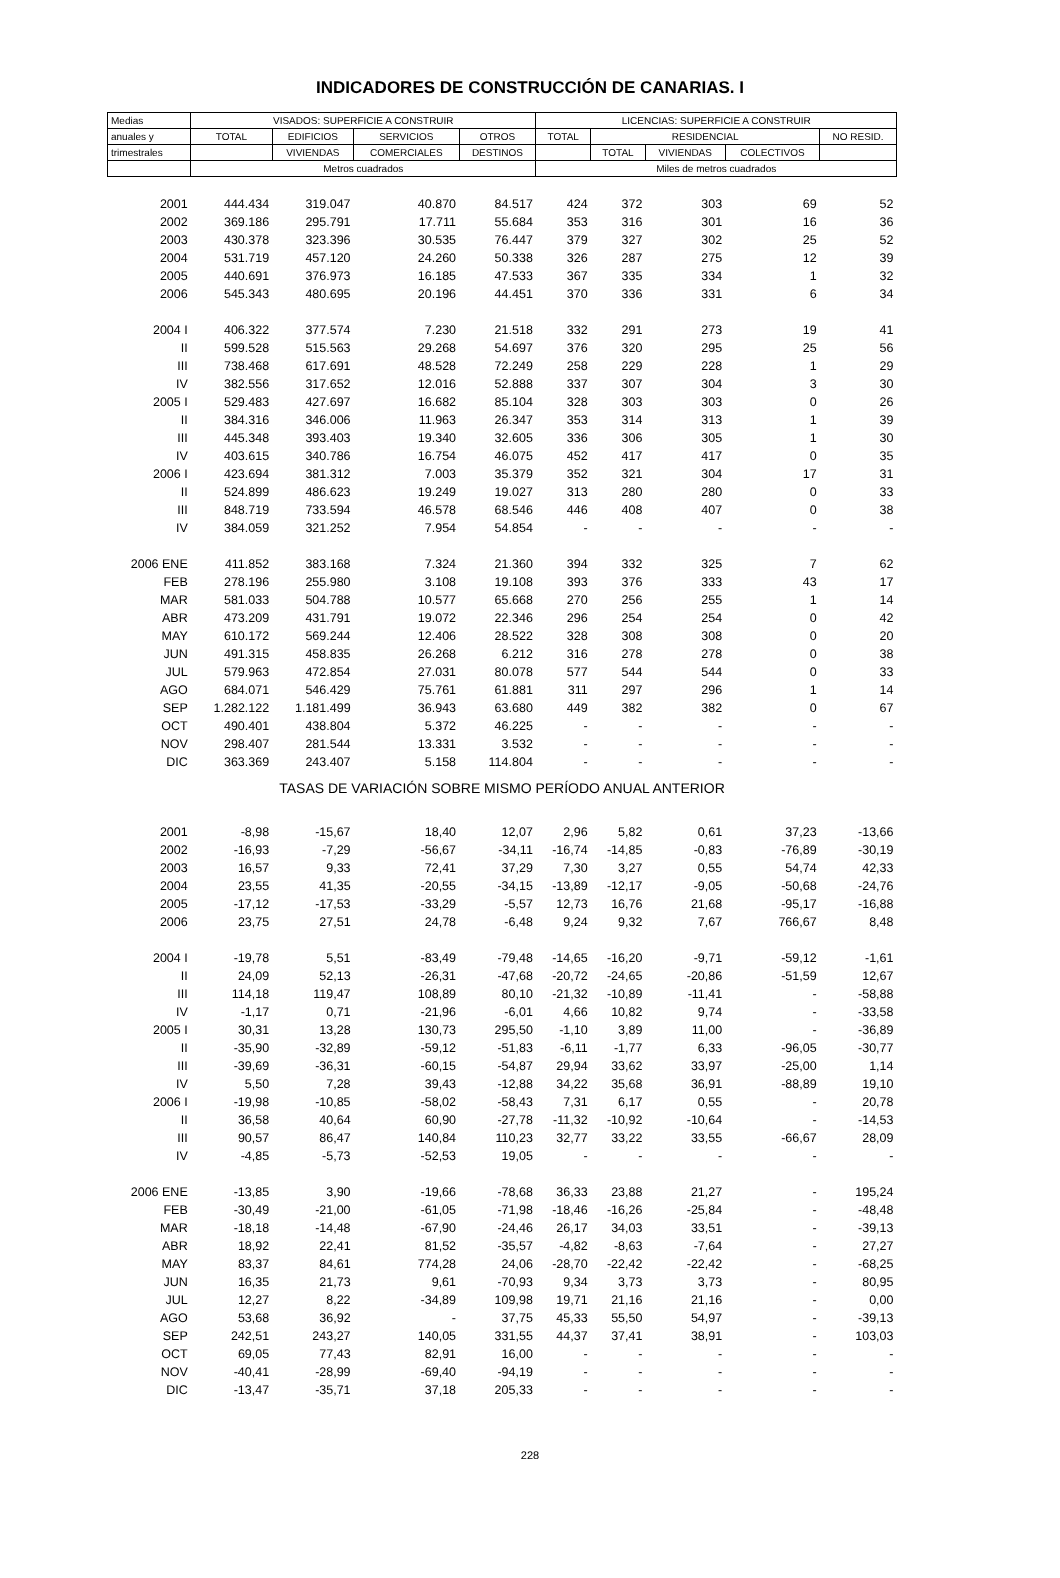INDICADORES DE CONSTRUCCIÓN DE CANARIAS. I
| Medias | VISADOS: SUPERFICIE A CONSTRUIR | | | | LICENCIAS: SUPERFICIE A CONSTRUIR | | | | |
| --- | --- | --- | --- | --- | --- | --- | --- | --- | --- |
| anuales y | TOTAL | EDIFICIOS | SERVICIOS | OTROS | TOTAL | RESIDENCIAL | | | NO RESID. |
| trimestrales | | VIVIENDAS | COMERCIALES | DESTINOS | | TOTAL | VIVIENDAS | COLECTIVOS | |
| | Metros cuadrados | | | | Miles de metros cuadrados | | | | |
| 2001 | 444.434 | 319.047 | 40.870 | 84.517 | 424 | 372 | 303 | 69 | 52 |
| 2002 | 369.186 | 295.791 | 17.711 | 55.684 | 353 | 316 | 301 | 16 | 36 |
| 2003 | 430.378 | 323.396 | 30.535 | 76.447 | 379 | 327 | 302 | 25 | 52 |
| 2004 | 531.719 | 457.120 | 24.260 | 50.338 | 326 | 287 | 275 | 12 | 39 |
| 2005 | 440.691 | 376.973 | 16.185 | 47.533 | 367 | 335 | 334 | 1 | 32 |
| 2006 | 545.343 | 480.695 | 20.196 | 44.451 | 370 | 336 | 331 | 6 | 34 |
| 2004 I | 406.322 | 377.574 | 7.230 | 21.518 | 332 | 291 | 273 | 19 | 41 |
| II | 599.528 | 515.563 | 29.268 | 54.697 | 376 | 320 | 295 | 25 | 56 |
| III | 738.468 | 617.691 | 48.528 | 72.249 | 258 | 229 | 228 | 1 | 29 |
| IV | 382.556 | 317.652 | 12.016 | 52.888 | 337 | 307 | 304 | 3 | 30 |
| 2005 I | 529.483 | 427.697 | 16.682 | 85.104 | 328 | 303 | 303 | 0 | 26 |
| II | 384.316 | 346.006 | 11.963 | 26.347 | 353 | 314 | 313 | 1 | 39 |
| III | 445.348 | 393.403 | 19.340 | 32.605 | 336 | 306 | 305 | 1 | 30 |
| IV | 403.615 | 340.786 | 16.754 | 46.075 | 452 | 417 | 417 | 0 | 35 |
| 2006 I | 423.694 | 381.312 | 7.003 | 35.379 | 352 | 321 | 304 | 17 | 31 |
| II | 524.899 | 486.623 | 19.249 | 19.027 | 313 | 280 | 280 | 0 | 33 |
| III | 848.719 | 733.594 | 46.578 | 68.546 | 446 | 408 | 407 | 0 | 38 |
| IV | 384.059 | 321.252 | 7.954 | 54.854 | - | - | - | - | - |
| 2006 ENE | 411.852 | 383.168 | 7.324 | 21.360 | 394 | 332 | 325 | 7 | 62 |
| FEB | 278.196 | 255.980 | 3.108 | 19.108 | 393 | 376 | 333 | 43 | 17 |
| MAR | 581.033 | 504.788 | 10.577 | 65.668 | 270 | 256 | 255 | 1 | 14 |
| ABR | 473.209 | 431.791 | 19.072 | 22.346 | 296 | 254 | 254 | 0 | 42 |
| MAY | 610.172 | 569.244 | 12.406 | 28.522 | 328 | 308 | 308 | 0 | 20 |
| JUN | 491.315 | 458.835 | 26.268 | 6.212 | 316 | 278 | 278 | 0 | 38 |
| JUL | 579.963 | 472.854 | 27.031 | 80.078 | 577 | 544 | 544 | 0 | 33 |
| AGO | 684.071 | 546.429 | 75.761 | 61.881 | 311 | 297 | 296 | 1 | 14 |
| SEP | 1.282.122 | 1.181.499 | 36.943 | 63.680 | 449 | 382 | 382 | 0 | 67 |
| OCT | 490.401 | 438.804 | 5.372 | 46.225 | - | - | - | - | - |
| NOV | 298.407 | 281.544 | 13.331 | 3.532 | - | - | - | - | - |
| DIC | 363.369 | 243.407 | 5.158 | 114.804 | - | - | - | - | - |
| TASAS DE VARIACIÓN SOBRE MISMO PERÍODO ANUAL ANTERIOR | | | | | | | | | |
| 2001 | -8,98 | -15,67 | 18,40 | 12,07 | 2,96 | 5,82 | 0,61 | 37,23 | -13,66 |
| 2002 | -16,93 | -7,29 | -56,67 | -34,11 | -16,74 | -14,85 | -0,83 | -76,89 | -30,19 |
| 2003 | 16,57 | 9,33 | 72,41 | 37,29 | 7,30 | 3,27 | 0,55 | 54,74 | 42,33 |
| 2004 | 23,55 | 41,35 | -20,55 | -34,15 | -13,89 | -12,17 | -9,05 | -50,68 | -24,76 |
| 2005 | -17,12 | -17,53 | -33,29 | -5,57 | 12,73 | 16,76 | 21,68 | -95,17 | -16,88 |
| 2006 | 23,75 | 27,51 | 24,78 | -6,48 | 9,24 | 9,32 | 7,67 | 766,67 | 8,48 |
| 2004 I | -19,78 | 5,51 | -83,49 | -79,48 | -14,65 | -16,20 | -9,71 | -59,12 | -1,61 |
| II | 24,09 | 52,13 | -26,31 | -47,68 | -20,72 | -24,65 | -20,86 | -51,59 | 12,67 |
| III | 114,18 | 119,47 | 108,89 | 80,10 | -21,32 | -10,89 | -11,41 | - | -58,88 |
| IV | -1,17 | 0,71 | -21,96 | -6,01 | 4,66 | 10,82 | 9,74 | - | -33,58 |
| 2005 I | 30,31 | 13,28 | 130,73 | 295,50 | -1,10 | 3,89 | 11,00 | - | -36,89 |
| II | -35,90 | -32,89 | -59,12 | -51,83 | -6,11 | -1,77 | 6,33 | -96,05 | -30,77 |
| III | -39,69 | -36,31 | -60,15 | -54,87 | 29,94 | 33,62 | 33,97 | -25,00 | 1,14 |
| IV | 5,50 | 7,28 | 39,43 | -12,88 | 34,22 | 35,68 | 36,91 | -88,89 | 19,10 |
| 2006 I | -19,98 | -10,85 | -58,02 | -58,43 | 7,31 | 6,17 | 0,55 | - | 20,78 |
| II | 36,58 | 40,64 | 60,90 | -27,78 | -11,32 | -10,92 | -10,64 | - | -14,53 |
| III | 90,57 | 86,47 | 140,84 | 110,23 | 32,77 | 33,22 | 33,55 | -66,67 | 28,09 |
| IV | -4,85 | -5,73 | -52,53 | 19,05 | - | - | - | - | - |
| 2006 ENE | -13,85 | 3,90 | -19,66 | -78,68 | 36,33 | 23,88 | 21,27 | - | 195,24 |
| FEB | -30,49 | -21,00 | -61,05 | -71,98 | -18,46 | -16,26 | -25,84 | - | -48,48 |
| MAR | -18,18 | -14,48 | -67,90 | -24,46 | 26,17 | 34,03 | 33,51 | - | -39,13 |
| ABR | 18,92 | 22,41 | 81,52 | -35,57 | -4,82 | -8,63 | -7,64 | - | 27,27 |
| MAY | 83,37 | 84,61 | 774,28 | 24,06 | -28,70 | -22,42 | -22,42 | - | -68,25 |
| JUN | 16,35 | 21,73 | 9,61 | -70,93 | 9,34 | 3,73 | 3,73 | - | 80,95 |
| JUL | 12,27 | 8,22 | -34,89 | 109,98 | 19,71 | 21,16 | 21,16 | - | 0,00 |
| AGO | 53,68 | 36,92 | - | 37,75 | 45,33 | 55,50 | 54,97 | - | -39,13 |
| SEP | 242,51 | 243,27 | 140,05 | 331,55 | 44,37 | 37,41 | 38,91 | - | 103,03 |
| OCT | 69,05 | 77,43 | 82,91 | 16,00 | - | - | - | - | - |
| NOV | -40,41 | -28,99 | -69,40 | -94,19 | - | - | - | - | - |
| DIC | -13,47 | -35,71 | 37,18 | 205,33 | - | - | - | - | - |
228